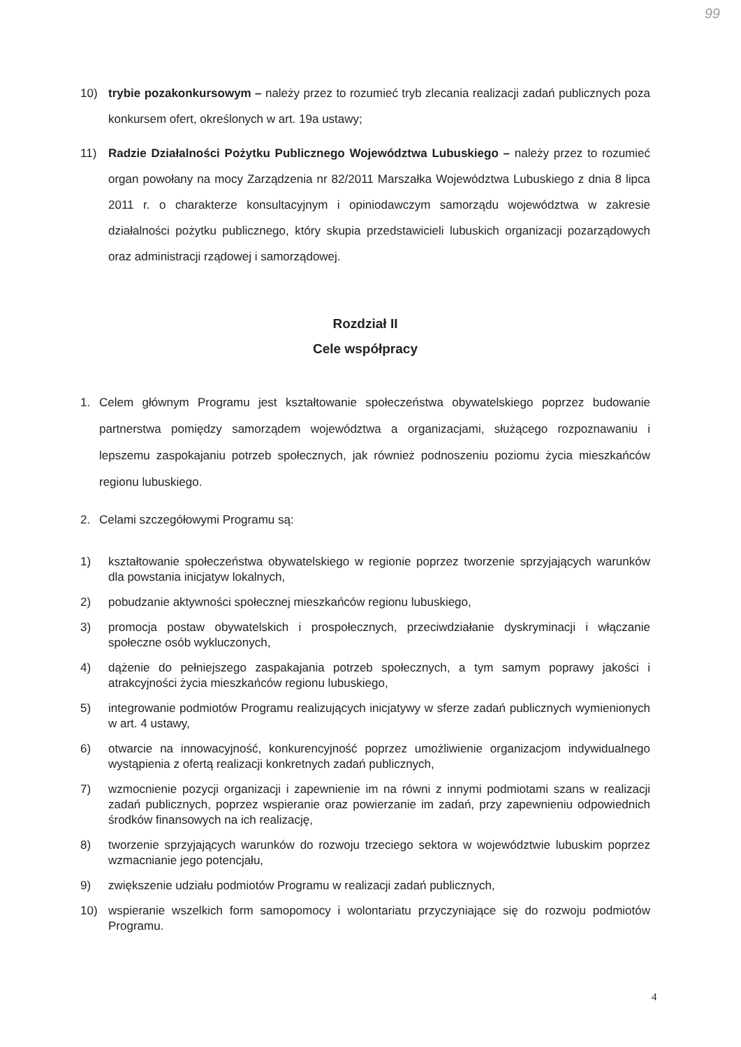99
10) trybie pozakonkursowym – należy przez to rozumieć tryb zlecania realizacji zadań publicznych poza konkursem ofert, określonych w art. 19a ustawy;
11) Radzie Działalności Pożytku Publicznego Województwa Lubuskiego – należy przez to rozumieć organ powołany na mocy Zarządzenia nr 82/2011 Marszałka Województwa Lubuskiego z dnia 8 lipca 2011 r. o charakterze konsultacyjnym i opiniodawczym samorządu województwa w zakresie działalności pożytku publicznego, który skupia przedstawicieli lubuskich organizacji pozarządowych oraz administracji rządowej i samorządowej.
Rozdział II
Cele współpracy
1. Celem głównym Programu jest kształtowanie społeczeństwa obywatelskiego poprzez budowanie partnerstwa pomiędzy samorządem województwa a organizacjami, służącego rozpoznawaniu i lepszemu zaspokajaniu potrzeb społecznych, jak również podnoszeniu poziomu życia mieszkańców regionu lubuskiego.
2. Celami szczegółowymi Programu są:
1) kształtowanie społeczeństwa obywatelskiego w regionie poprzez tworzenie sprzyjających warunków dla powstania inicjatyw lokalnych,
2) pobudzanie aktywności społecznej mieszkańców regionu lubuskiego,
3) promocja postaw obywatelskich i prospołecznych, przeciwdziałanie dyskryminacji i włączanie społeczne osób wykluczonych,
4) dążenie do pełniejszego zaspakajania potrzeb społecznych, a tym samym poprawy jakości i atrakcyjności życia mieszkańców regionu lubuskiego,
5) integrowanie podmiotów Programu realizujących inicjatywy w sferze zadań publicznych wymienionych w art. 4 ustawy,
6) otwarcie na innowacyjność, konkurencyjność poprzez umożliwienie organizacjom indywidualnego wystąpienia z ofertą realizacji konkretnych zadań publicznych,
7) wzmocnienie pozycji organizacji i zapewnienie im na równi z innymi podmiotami szans w realizacji zadań publicznych, poprzez wspieranie oraz powierzanie im zadań, przy zapewnieniu odpowiednich środków finansowych na ich realizację,
8) tworzenie sprzyjających warunków do rozwoju trzeciego sektora w województwie lubuskim poprzez wzmacnianie jego potencjału,
9) zwiększenie udziału podmiotów Programu w realizacji zadań publicznych,
10) wspieranie wszelkich form samopomocy i wolontariatu przyczyniające się do rozwoju podmiotów Programu.
4